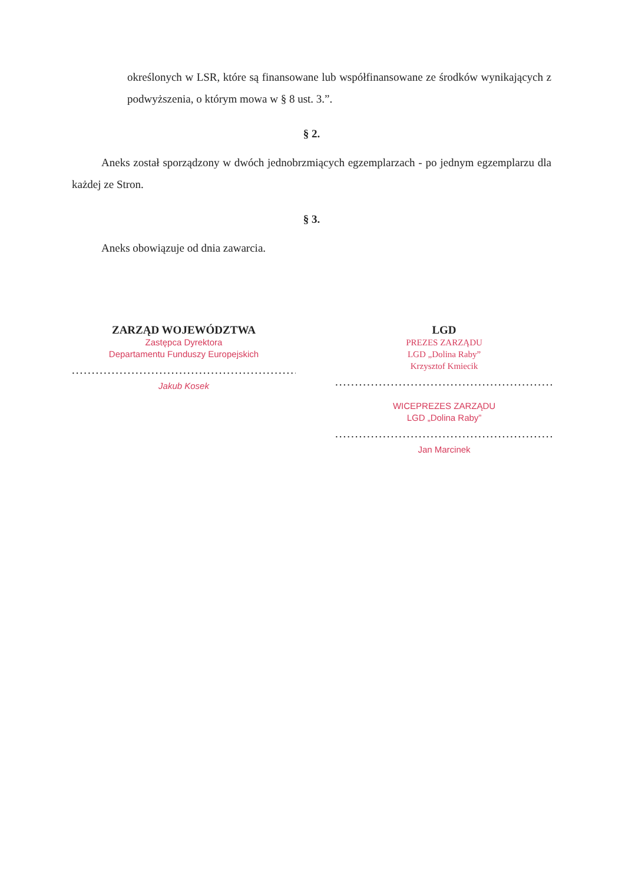określonych w LSR, które są finansowane lub współfinansowane ze środków wynikających z podwyższenia, o którym mowa w § 8 ust. 3.”.
§ 2.
Aneks został sporządzony w dwóch jednobrzmiących egzemplarzach - po jednym egzemplarzu dla każdej ze Stron.
§ 3.
Aneks obowiązuje od dnia zawarcia.
ZARZĄD WOJEWÓDZTWA
Zastępca Dyrektora
Departamentu Funduszy Europejskich
..........................................................................
Jakub Kosek
LGD
PREZES ZARZĄDU
LGD „Dolina Raby”
Krzysztof Kmiecik
..........................................................................
WICEPREZES ZARZĄDU
LGD „Dolina Raby”
..........................................................................
Jan Marcinek